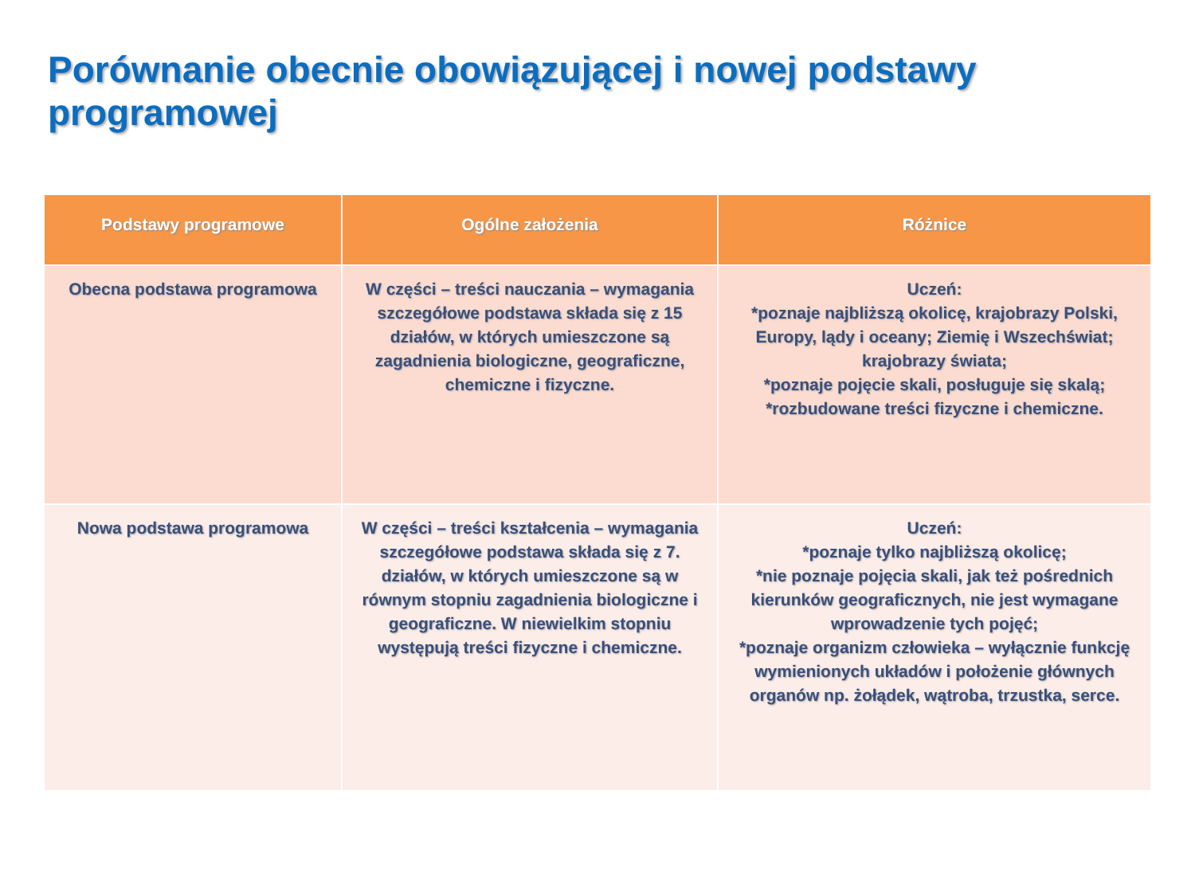Porównanie obecnie obowiązującej i nowej podstawy programowej
| Podstawy programowe | Ogólne założenia | Różnice |
| --- | --- | --- |
| Obecna podstawa programowa | W części – treści nauczania – wymagania szczegółowe podstawa składa się z 15 działów, w których umieszczone są zagadnienia biologiczne, geograficzne, chemiczne i fizyczne. | Uczeń: *poznaje najbliższą okolicę, krajobrazy Polski, Europy, lądy i oceany; Ziemię i Wszechświat; krajobrazy świata; *poznaje pojęcie skali, posługuje się skalą; *rozbudowane treści fizyczne i chemiczne. |
| Nowa podstawa programowa | W części – treści kształcenia – wymagania szczegółowe podstawa składa się z 7. działów, w których umieszczone są w równym stopniu zagadnienia biologiczne i geograficzne. W niewielkim stopniu występują treści fizyczne i chemiczne. | Uczeń: *poznaje tylko najbliższą okolicę; *nie poznaje pojęcia skali, jak też pośrednich kierunków geograficznych, nie jest wymagane wprowadzenie tych pojęć; *poznaje organizm człowieka – wyłącznie funkcję wymienionych układów i położenie głównych organów np. żołądek, wątroba, trzustka, serce. |